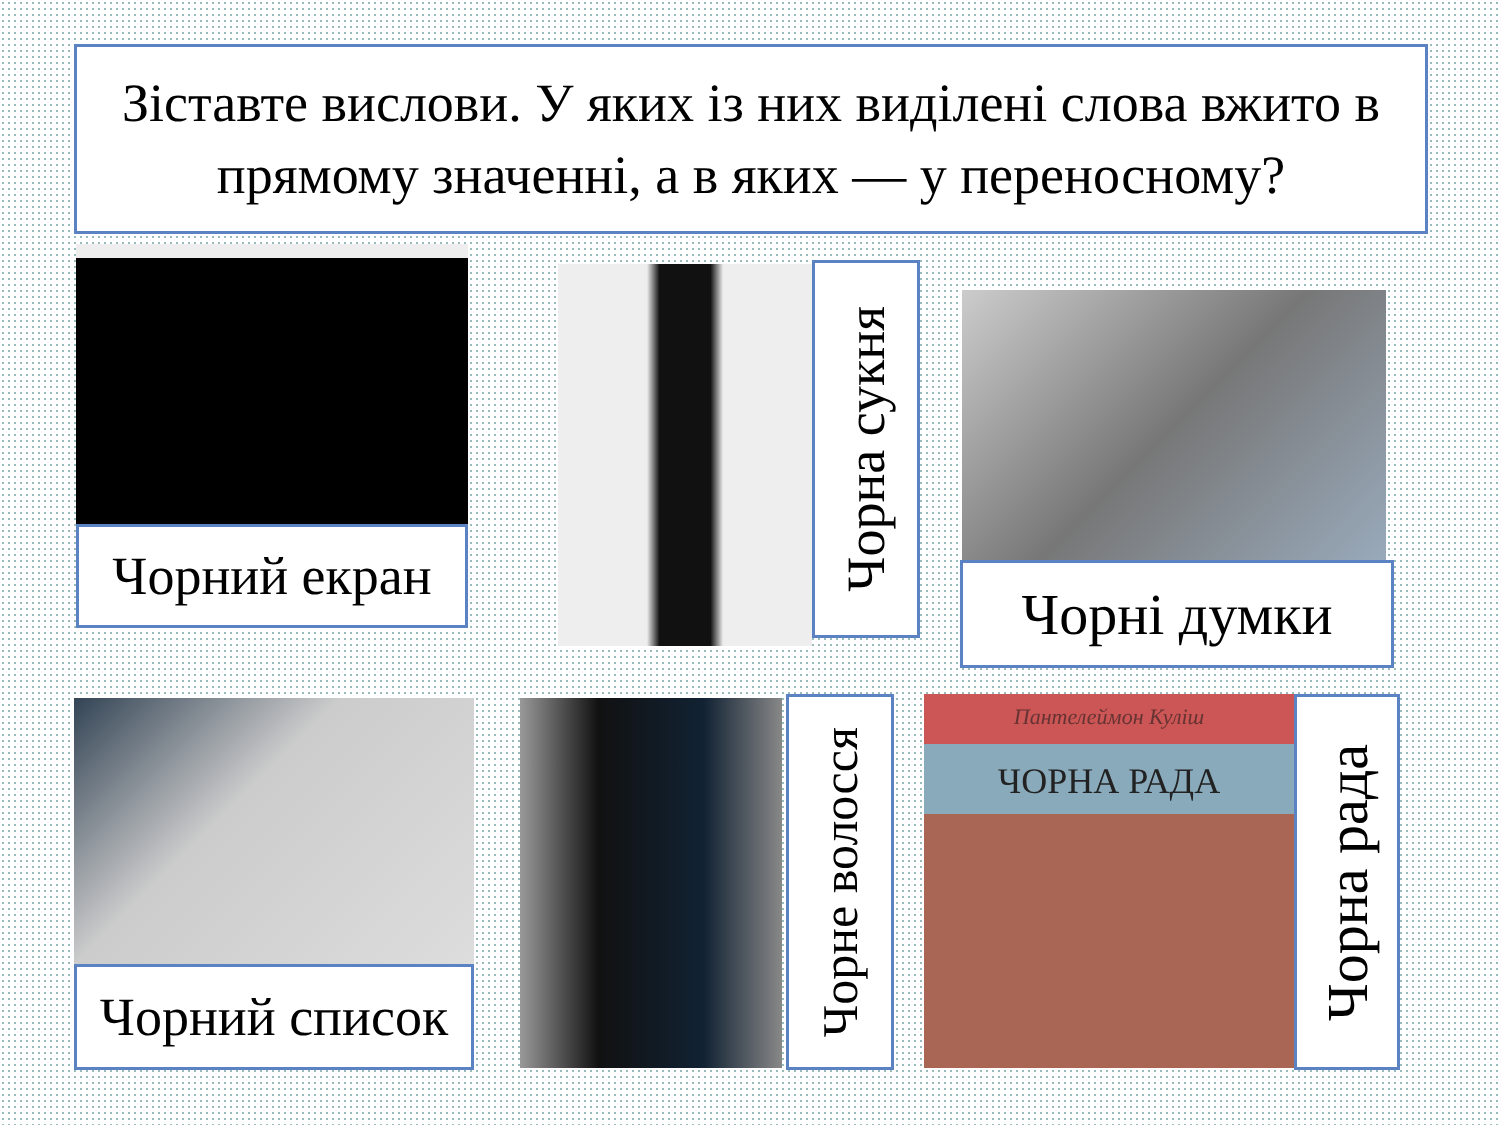Зіставте вислови. У яких із них виділені слова вжито в прямому значенні, а в яких — у переносному?
Чорний екран
Чорна сукня
Чорні думки
Чорний список
Чорне волосся
Пантелеймон Куліш
ЧОРНА РАДА
Чорна рада